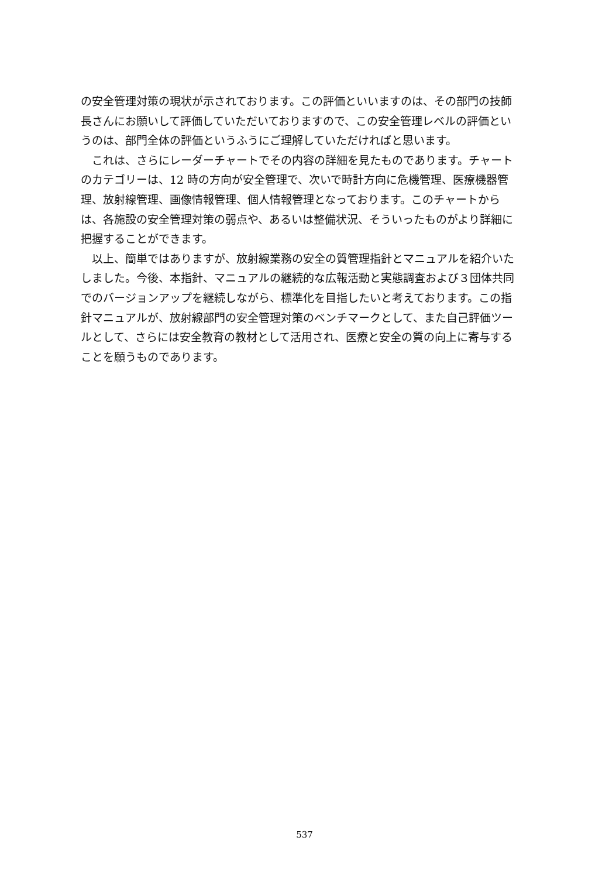の安全管理対策の現状が示されております。この評価といいますのは、その部門の技師長さんにお願いして評価していただいておりますので、この安全管理レベルの評価というのは、部門全体の評価というふうにご理解していただければと思います。
これは、さらにレーダーチャートでその内容の詳細を見たものであります。チャートのカテゴリーは、12 時の方向が安全管理で、次いで時計方向に危機管理、医療機器管理、放射線管理、画像情報管理、個人情報管理となっております。このチャートからは、各施設の安全管理対策の弱点や、あるいは整備状況、そういったものがより詳細に把握することができます。
以上、簡単ではありますが、放射線業務の安全の質管理指針とマニュアルを紹介いたしました。今後、本指針、マニュアルの継続的な広報活動と実態調査および３団体共同でのバージョンアップを継続しながら、標準化を目指したいと考えております。この指針マニュアルが、放射線部門の安全管理対策のベンチマークとして、また自己評価ツールとして、さらには安全教育の教材として活用され、医療と安全の質の向上に寄与することを願うものであります。
537